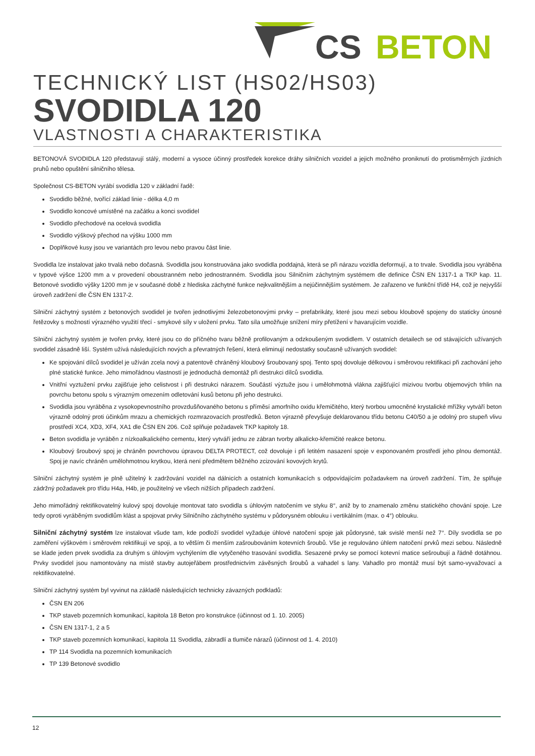CS
BETON
TECHNICKÝ LIST (HS02/HS03)
SVODIDLA 120
VLASTNOSTI A CHARAKTERISTIKA
BETONOVÁ SVODIDLA 120 představují stálý, moderní a vysoce účinný prostředek korekce dráhy silničních vozidel a jejich možného proniknutí do protisměrných jízdních pruhů nebo opuštění silničního tělesa.
Společnost CS-BETON vyrábí svodidla 120 v základní řadě:
Svodidlo běžné, tvořící základ linie - délka 4,0 m
Svodidlo koncové umístěné na začátku a konci svodidel
Svodidlo přechodové na ocelová svodidla
Svodidlo výškový přechod na výšku 1000 mm
Doplňkové kusy jsou ve variantách pro levou nebo pravou část linie.
Svodidla lze instalovat jako trvalá nebo dočasná. Svodidla jsou konstruována jako svodidla poddajná, která se při nárazu vozidla deformují, a to trvale. Svodidla jsou vyráběna v typové výšce 1200 mm a v provedení oboustranném nebo jednostranném. Svodidla jsou Silničním záchytným systémem dle definice ČSN EN 1317-1 a TKP kap. 11. Betonové svodidlo výšky 1200 mm je v současné době z hlediska záchytné funkce nejkvalitnějším a nejúčinnějším systémem. Je zařazeno ve funkční třídě H4, což je nejvyšší úroveň zadržení dle ČSN EN 1317-2.
Silniční záchytný systém z betonových svodidel je tvořen jednotlivými železobetonovými prvky – prefabrikáty, které jsou mezi sebou kloubově spojeny do staticky únosné řetězovky s možností výrazného využití třecí - smykové síly v uložení prvku. Tato síla umožňuje snížení míry přetížení v havarujícím vozidle.
Silniční záchytný systém je tvořen prvky, které jsou co do příčného tvaru běžně profilovaným a odzkoušeným svodidlem. V ostatních detailech se od stávajících užívaných svodidel zásadně liší. Systém užívá následujících nových a převratných řešení, která eliminují nedostatky současně užívaných svodidel:
Ke spojování dílců svodidel je užíván zcela nový a patentově chráněný kloubový šroubovaný spoj. Tento spoj dovoluje délkovou i směrovou rektifikaci při zachování jeho plné statické funkce. Jeho mimořádnou vlastností je jednoduchá demontáž při destrukci dílců svodidla.
Vnitřní vyztužení prvku zajišťuje jeho celistvost i při destrukci nárazem. Součástí výztuže jsou i umělohmotná vlákna zajišťující mizivou tvorbu objemových trhlin na povrchu betonu spolu s výrazným omezením odletování kusů betonu při jeho destrukci.
Svodidla jsou vyráběna z vysokopevnostního provzdušňovaného betonu s příměsí amorfního oxidu křemičitého, který tvorbou umocněné krystalické mřížky vytváří beton výrazně odolný proti účinkům mrazu a chemických rozmrazovacích prostředků. Beton výrazně převyšuje deklarovanou třídu betonu C40/50 a je odolný pro stupeň vlivu prostředí XC4, XD3, XF4, XA1 dle ČSN EN 206. Což splňuje požadavek TKP kapitoly 18.
Beton svodidla je vyráběn z nízkoalkalického cementu, který vytváří jednu ze zábran tvorby alkalicko-křemičité reakce betonu.
Kloubový šroubový spoj je chráněn povrchovou úpravou DELTA PROTECT, což dovoluje i při letitém nasazení spoje v exponovaném prostředí jeho plnou demontáž. Spoj je navíc chráněn umělohmotnou krytkou, která není předmětem běžného zcizování kovových krytů.
Silniční záchytný systém je plně užitelný k zadržování vozidel na dálnicích a ostatních komunikacích s odpovídajícím požadavkem na úroveň zadržení. Tím, že splňuje zádržný požadavek pro třídu H4a, H4b, je použitelný ve všech nižších případech zadržení.
Jeho mimořádný rektifikovatelný kulový spoj dovoluje montovat tato svodidla s úhlovým natočením ve styku 8°, aniž by to znamenalo změnu statického chování spoje. Lze tedy oproti vyráběným svodidlům klást a spojovat prvky Silničního záchytného systému v půdorysném oblouku i vertikálním (max. o 4°) oblouku.
Silniční záchytný systém lze instalovat všude tam, kde podloží svodidel vyžaduje úhlové natočení spoje jak půdorysné, tak svislé menší než 7°. Díly svodidla se po zaměření výškovém i směrovém rektifikují ve spoji, a to větším či menším zašroubováním kotevních šroubů. Vše je regulováno úhlem natočení prvků mezi sebou. Následně se klade jeden prvek svodidla za druhým s úhlovým vychýlením dle vytyčeného trasování svodidla. Sesazené prvky se pomocí kotevní matice sešroubují a řádně dotáhnou. Prvky svodidel jsou namontovány na místě stavby autojeřábem prostřednictvím závěsných šroubů a vahadel s lany. Vahadlo pro montáž musí být samo-vyvažovací a rektifikovatelné.
Silniční záchytný systém byl vyvinut na základě následujících technicky závazných podkladů:
ČSN EN 206
TKP staveb pozemních komunikací, kapitola 18 Beton pro konstrukce (účinnost od 1. 10. 2005)
ČSN EN 1317-1, 2 a 5
TKP staveb pozemních komunikací, kapitola 11 Svodidla, zábradlí a tlumiče nárazů (účinnost od 1. 4. 2010)
TP 114 Svodidla na pozemních komunikacích
TP 139 Betonové svodidlo
12